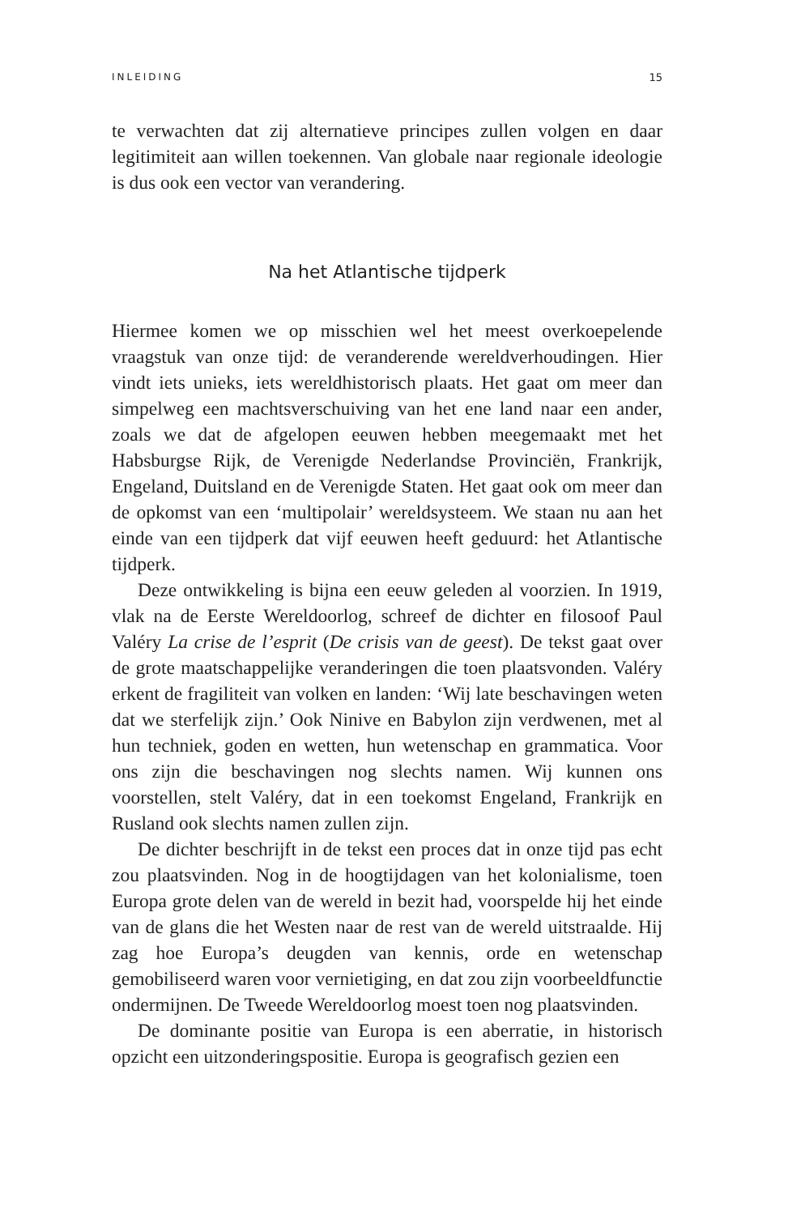INLEIDING 15
te verwachten dat zij alternatieve principes zullen volgen en daar legitimiteit aan willen toekennen. Van globale naar regionale ideologie is dus ook een vector van verandering.
Na het Atlantische tijdperk
Hiermee komen we op misschien wel het meest overkoepelende vraagstuk van onze tijd: de veranderende wereldverhoudingen. Hier vindt iets unieks, iets wereldhistorisch plaats. Het gaat om meer dan simpelweg een machtsverschuiving van het ene land naar een ander, zoals we dat de afgelopen eeuwen hebben meegemaakt met het Habsburgse Rijk, de Verenigde Nederlandse Provinciën, Frankrijk, Engeland, Duitsland en de Verenigde Staten. Het gaat ook om meer dan de opkomst van een ‘multipolair’ wereldsysteem. We staan nu aan het einde van een tijdperk dat vijf eeuwen heeft geduurd: het Atlantische tijdperk.
Deze ontwikkeling is bijna een eeuw geleden al voorzien. In 1919, vlak na de Eerste Wereldoorlog, schreef de dichter en filosoof Paul Valéry La crise de l’esprit (De crisis van de geest). De tekst gaat over de grote maatschappelijke veranderingen die toen plaatsvonden. Valéry erkent de fragiliteit van volken en landen: ‘Wij late beschavingen weten dat we sterfelijk zijn.’ Ook Ninive en Babylon zijn verdwenen, met al hun techniek, goden en wetten, hun wetenschap en grammatica. Voor ons zijn die beschavingen nog slechts namen. Wij kunnen ons voorstellen, stelt Valéry, dat in een toekomst Engeland, Frankrijk en Rusland ook slechts namen zullen zijn.
De dichter beschrijft in de tekst een proces dat in onze tijd pas echt zou plaatsvinden. Nog in de hoogtijdagen van het kolonialisme, toen Europa grote delen van de wereld in bezit had, voorspelde hij het einde van de glans die het Westen naar de rest van de wereld uitstraalde. Hij zag hoe Europa’s deugden van kennis, orde en wetenschap gemobiliseerd waren voor vernietiging, en dat zou zijn voorbeeldfunctie ondermijnen. De Tweede Wereldoorlog moest toen nog plaatsvinden.
De dominante positie van Europa is een aberratie, in historisch opzicht een uitzonderingspositie. Europa is geografisch gezien een